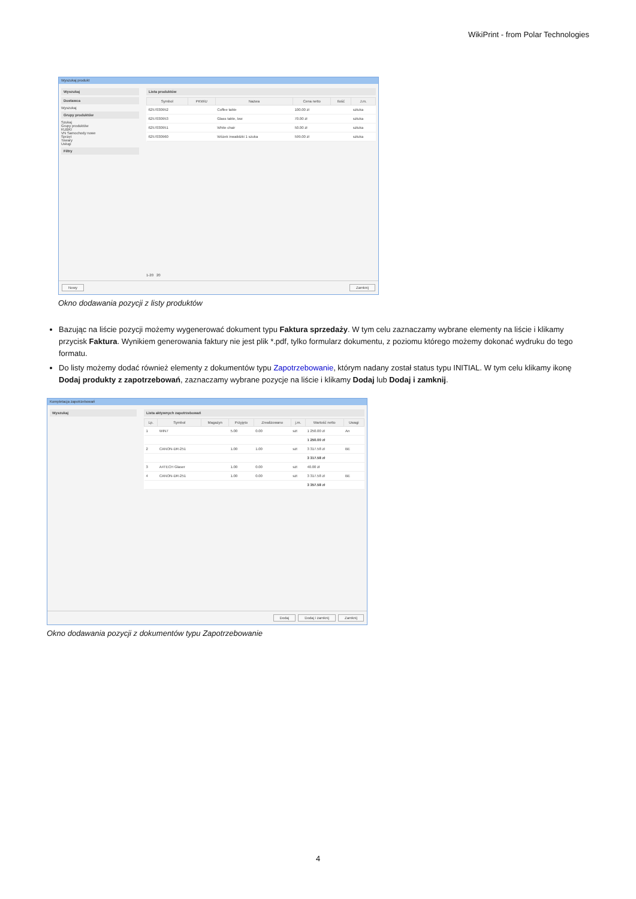WikiPrint - from Polar Technologies
Wyszukaj produkt
Wyszukaj
Dostawca
Wyszukaj
Grupy produktów
Szukaj
Grupy produktów
KUBKI
VN Samochody nowe
Sprzęt
Towary
Usługi
Filtry
Lista produktów
| Symbol | PKWiU | Nazwa | Cena netto | Ilość | J.m. |
| --- | --- | --- | --- | --- | --- |
| 6257030952 | | Coffee table | 100.00 zł | | sztuka |
| 6257030953 | | Glass table, low | 70.00 zł | | sztuka |
| 6257030951 | | White chair | 50.00 zł | | sztuka |
| 6257030960 | | Wózek inwalidzki 1 szuka | 599.00 zł | | sztuka |
1-20 20
Nowy Zamknij
Okno dodawania pozycji z listy produktów
Bazując na liście pozycji możemy wygenerować dokument typu Faktura sprzedaży. W tym celu zaznaczamy wybrane elementy na liście i klikamy przycisk Faktura. Wynikiem generowania faktury nie jest plik *.pdf, tylko formularz dokumentu, z poziomu którego możemy dokonać wydruku do tego formatu.
Do listy możemy dodać również elementy z dokumentów typu Zapotrzebowanie, którym nadany został status typu INITIAL. W tym celu klikamy ikonę Dodaj produkty z zapotrzebowań, zaznaczamy wybrane pozycje na liście i klikamy Dodaj lub Dodaj i zamknij.
Kompletacja zapotrzebowań
Wyszukaj
Lista aktywnych zapotrzebowań
| Lp. | Symbol | Magazyn | Przyjęto | Zrealizowano | j.m. | Wartość netto | Uwagi |
| --- | --- | --- | --- | --- | --- | --- | --- |
| 1 | WIN7 | | 5.00 | 0.00 | szt | 1 250.00 zł | An |
| | | | | | | 1 250.00 zł | |
| 2 | CANON-DR-251 | | 1.00 | 1.00 | szt | 3 317.58 zł | BE |
| | | | | | | 3 317.58 zł | |
| 3 | A4TECH Glaser | | 1.00 | 0.00 | szt | 40.00 zł | |
| 4 | CANON-DR-251 | | 1.00 | 0.00 | szt | 3 317.58 zł | BE |
| | | | | | | 3 357.58 zł | |
Dodaj Dodaj i zamknij Zamknij
Okno dodawania pozycji z dokumentów typu Zapotrzebowanie
4